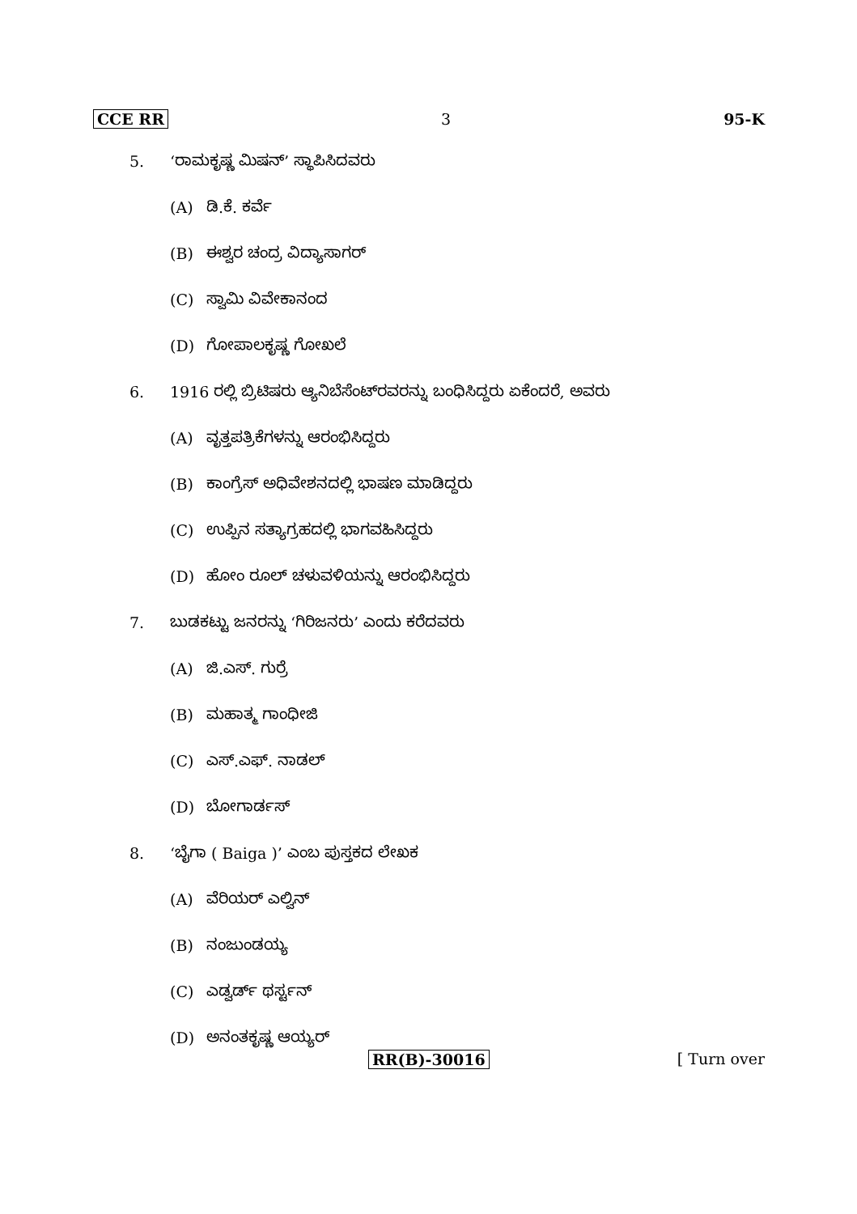CCE RR 3 95-K
5. ‘ರಾಮಕೃಷ್ಣ ಮಿಷನ್’ ಸ್ಥಾಪಿಸಿದವರು
(A) ಡಿ.ಕೆ. ಕರ್ವೆ
(B) ಈಶ್ವರ ಚಂದ್ರ ವಿದ್ಯಾಸಾಗರ್
(C) ಸ್ವಾಮಿ ವಿವೇಕಾನಂದ
(D) ಗೋಪಾಲಕೃಷ್ಣ ಗೋಖಲೆ
6. 1916 ರಲ್ಲಿ ಬ್ರಿಟಿಷರು ಆ್ಯನಿಬೆಸೆಂಟ್‌ರವರನ್ನು ಬಂಧಿಸಿದ್ದರು ಏಕೆಂದರೆ, ಅವರು
(A) ವೃತ್ತಪತ್ರಿಕೆಗಳನ್ನು ಆರಂಭಿಸಿದ್ದರು
(B) ಕಾಂಗ್ರೆಸ್ ಅಧಿವೇಶನದಲ್ಲಿ ಭಾಷಣ ಮಾಡಿದ್ದರು
(C) ಉಪ್ಪಿನ ಸತ್ಯಾಗ್ರಹದಲ್ಲಿ ಭಾಗವಹಿಸಿದ್ದರು
(D) ಹೋಂ ರೂಲ್ ಚಳುವಳಿಯನ್ನು ಆರಂಭಿಸಿದ್ದರು
7. ಬುಡಕಟ್ಟು ಜನರನ್ನು ‘ಗಿರಿಜನರು’ ಎಂದು ಕರೆದವರು
(A) ಜಿ.ಎಸ್. ಗುರ್ರೆ
(B) ಮಹಾತ್ಮ ಗಾಂಧೀಜಿ
(C) ಎಸ್.ಎಫ್. ನಾಡಲ್
(D) ಬೋಗಾರ್ಡಸ್
8. ‘ಬೈಗಾ ( Baiga )’ ಎಂಬ ಪುಸ್ತಕದ ಲೇಖಕ
(A) ವೆರಿಯರ್ ಎಲ್ವಿನ್
(B) ನಂಜುಂಡಯ್ಯ
(C) ಎಡ್ವರ್ಡ್ ಥರ್ಸ್ಟನ್
(D) ಅನಂತಕೃಷ್ಣ ಆಯ್ಯರ್
RR(B)-30016 [ Turn over